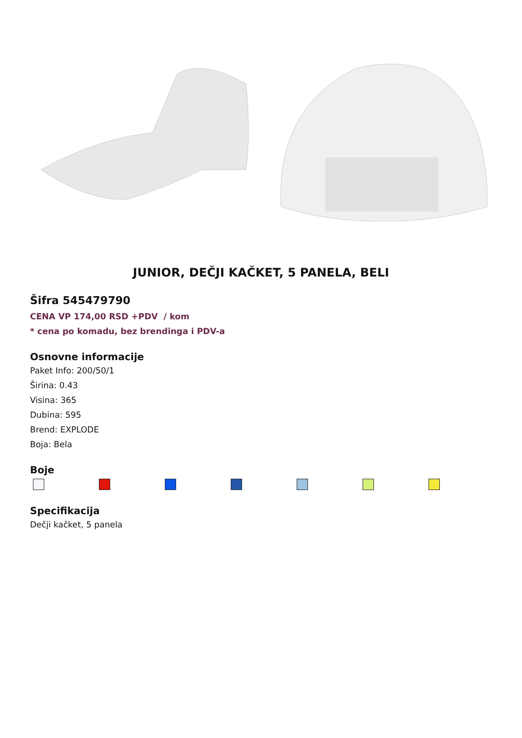JUNIOR, DEČJI KAČKET, 5 PANELA, BELI
Šifra 545479790
CENA VP 174,00 RSD +PDV / kom
* cena po komadu, bez brendinga i PDV-a
Osnovne informacije
Paket Info: 200/50/1
Širina: 0.43
Visina: 365
Dubina: 595
Brend: EXPLODE
Boja: Bela
Boje
Specifikacija
Dečji kačket, 5 panela